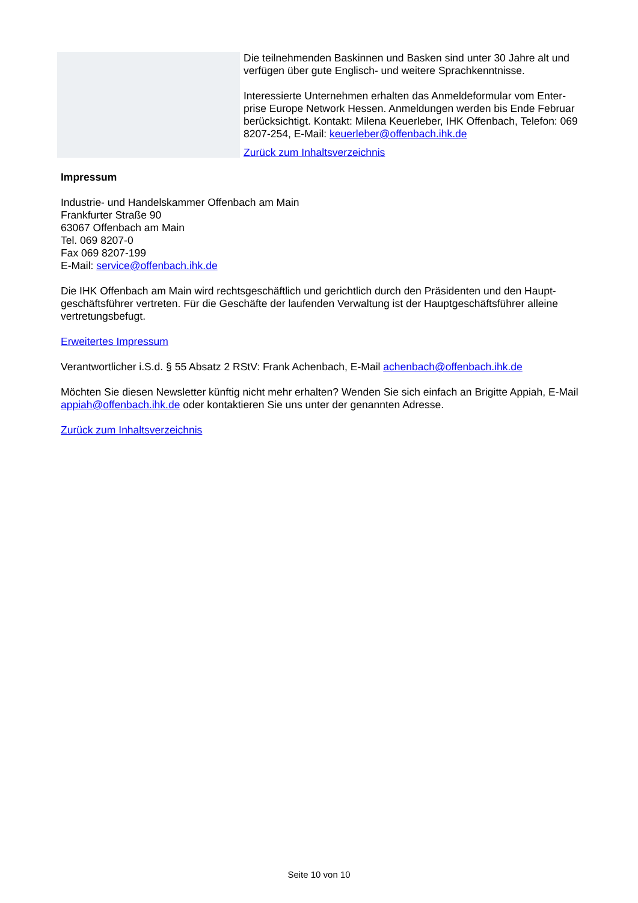Die teilnehmenden Baskinnen und Basken sind unter 30 Jahre alt und verfügen über gute Englisch- und weitere Sprachkenntnisse.
Interessierte Unternehmen erhalten das Anmeldeformular vom Enter-prise Europe Network Hessen. Anmeldungen werden bis Ende Februar berücksichtigt. Kontakt: Milena Keuerleber, IHK Offenbach, Telefon: 069 8207-254, E-Mail: keuerleber@offenbach.ihk.de
Zurück zum Inhaltsverzeichnis
Impressum
Industrie- und Handelskammer Offenbach am Main
Frankfurter Straße 90
63067 Offenbach am Main
Tel. 069 8207-0
Fax 069 8207-199
E-Mail: service@offenbach.ihk.de
Die IHK Offenbach am Main wird rechtsgeschäftlich und gerichtlich durch den Präsidenten und den Haupt-geschäftsführer vertreten. Für die Geschäfte der laufenden Verwaltung ist der Hauptgeschäftsführer alleine vertretungsbefugt.
Erweitertes Impressum
Verantwortlicher i.S.d. § 55 Absatz 2 RStV: Frank Achenbach, E-Mail achenbach@offenbach.ihk.de
Möchten Sie diesen Newsletter künftig nicht mehr erhalten? Wenden Sie sich einfach an Brigitte Appiah, E-Mail appiah@offenbach.ihk.de oder kontaktieren Sie uns unter der genannten Adresse.
Zurück zum Inhaltsverzeichnis
Seite 10 von 10